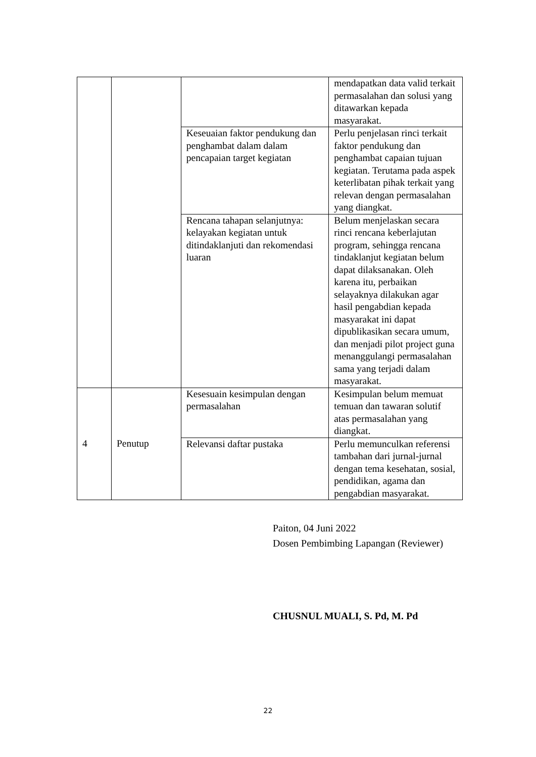| | | | mendapatkan data valid terkait permasalahan dan solusi yang ditawarkan kepada masyarakat. |
| | | Keseuaian faktor pendukung dan penghambat dalam dalam pencapaian target kegiatan | Perlu penjelasan rinci terkait faktor pendukung dan penghambat capaian tujuan kegiatan. Terutama pada aspek keterlibatan pihak terkait yang relevan dengan permasalahan yang diangkat. |
| | | Rencana tahapan selanjutnya: kelayakan kegiatan untuk ditindaklanjuti dan rekomendasi luaran | Belum menjelaskan secara rinci rencana keberlajutan program, sehingga rencana tindaklanjut kegiatan belum dapat dilaksanakan. Oleh karena itu, perbaikan selayaknya dilakukan agar hasil pengabdian kepada masyarakat ini dapat dipublikasikan secara umum, dan menjadi pilot project guna menanggulangi permasalahan sama yang terjadi dalam masyarakat. |
| 4 | Penutup | Kesesuain kesimpulan dengan permasalahan | Kesimpulan belum memuat temuan dan tawaran solutif atas permasalahan yang diangkat. |
| | | Relevansi daftar pustaka | Perlu memunculkan referensi tambahan dari jurnal-jurnal dengan tema kesehatan, sosial, pendidikan, agama dan pengabdian masyarakat. |
Paiton, 04 Juni 2022
Dosen Pembimbing Lapangan (Reviewer)
CHUSNUL MUALI, S. Pd, M. Pd
22